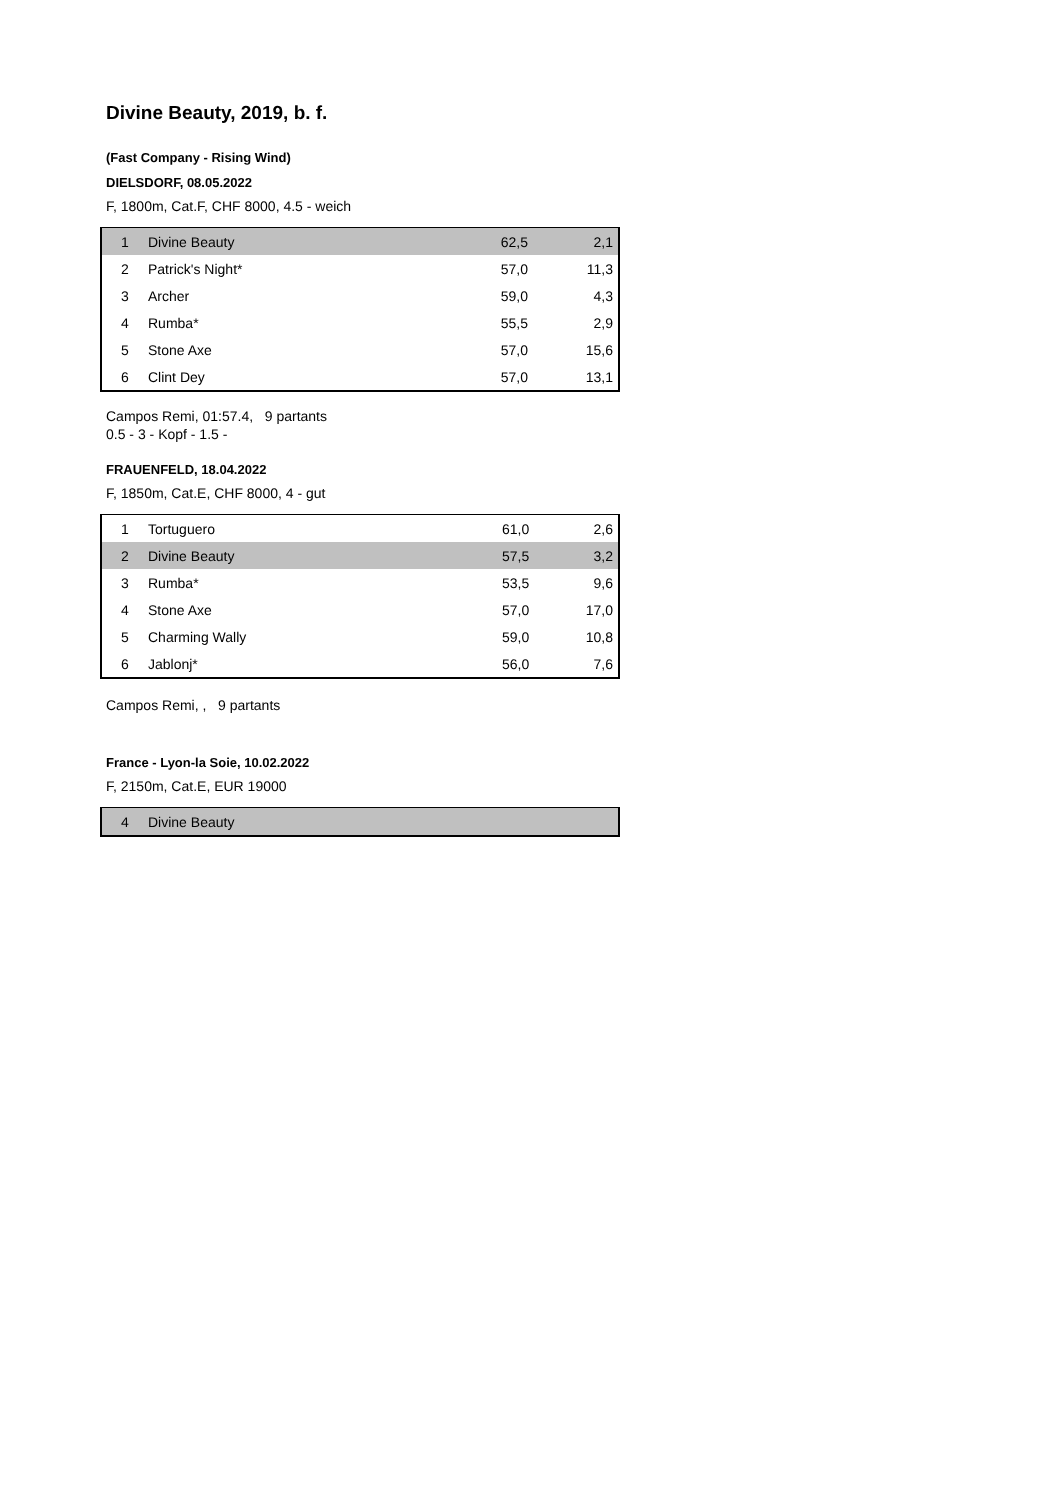Divine Beauty, 2019, b. f.
(Fast Company - Rising Wind)
DIELSDORF, 08.05.2022
F, 1800m, Cat.F, CHF 8000, 4.5 - weich
| 1 | Divine Beauty | 62,5 | 2,1 |
| 2 | Patrick's Night* | 57,0 | 11,3 |
| 3 | Archer | 59,0 | 4,3 |
| 4 | Rumba* | 55,5 | 2,9 |
| 5 | Stone Axe | 57,0 | 15,6 |
| 6 | Clint Dey | 57,0 | 13,1 |
Campos Remi, 01:57.4, 9 partants
0.5 - 3 - Kopf - 1.5 -
FRAUENFELD, 18.04.2022
F, 1850m, Cat.E, CHF 8000, 4 - gut
| 1 | Tortuguero | 61,0 | 2,6 |
| 2 | Divine Beauty | 57,5 | 3,2 |
| 3 | Rumba* | 53,5 | 9,6 |
| 4 | Stone Axe | 57,0 | 17,0 |
| 5 | Charming Wally | 59,0 | 10,8 |
| 6 | Jablonj* | 56,0 | 7,6 |
Campos Remi, , 9 partants
France - Lyon-la Soie, 10.02.2022
F, 2150m, Cat.E, EUR 19000
| 4 | Divine Beauty | | |